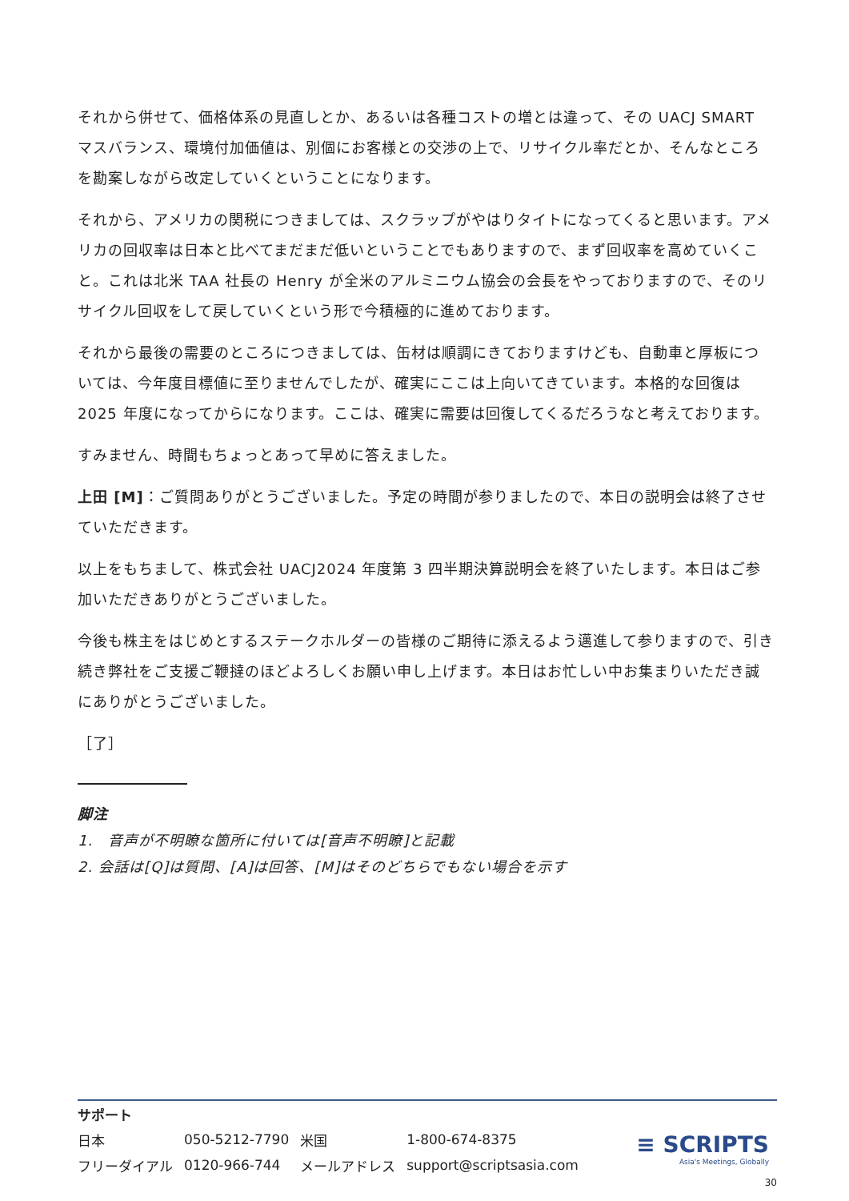それから併せて、価格体系の見直しとか、あるいは各種コストの増とは違って、その UACJ SMART マスバランス、環境付加価値は、別個にお客様との交渉の上で、リサイクル率だとか、そんなところを勘案しながら改定していくということになります。
それから、アメリカの関税につきましては、スクラップがやはりタイトになってくると思います。アメリカの回収率は日本と比べてまだまだ低いということでもありますので、まず回収率を高めていくこと。これは北米 TAA 社長の Henry が全米のアルミニウム協会の会長をやっておりますので、そのリサイクル回収をして戻していくという形で今積極的に進めております。
それから最後の需要のところにつきましては、缶材は順調にきておりますけども、自動車と厚板については、今年度目標値に至りませんでしたが、確実にここは上向いてきています。本格的な回復は 2025 年度になってからになります。ここは、確実に需要は回復してくるだろうなと考えております。
すみません、時間もちょっとあって早めに答えました。
上田 [M]：ご質問ありがとうございました。予定の時間が参りましたので、本日の説明会は終了させていただきます。
以上をもちまして、株式会社 UACJ2024 年度第 3 四半期決算説明会を終了いたします。本日はご参加いただきありがとうございました。
今後も株主をはじめとするステークホルダーの皆様のご期待に添えるよう邁進して参りますので、引き続き弊社をご支援ご鞭撻のほどよろしくお願い申し上げます。本日はお忙しい中お集まりいただき誠にありがとうございました。
［了］
脚注
1.　音声が不明瞭な箇所に付いては[音声不明瞭]と記載
2. 会話は[Q]は質問、[A]は回答、[M]はそのどちらでもない場合を示す
| サポート | | | |
| 日本 | 050-5212-7790 | 米国 | 1-800-674-8375 |
| フリーダイアル | 0120-966-744 | メールアドレス | support@scriptsasia.com |
≡ SCRIPTS
Asia's Meetings, Globally
30